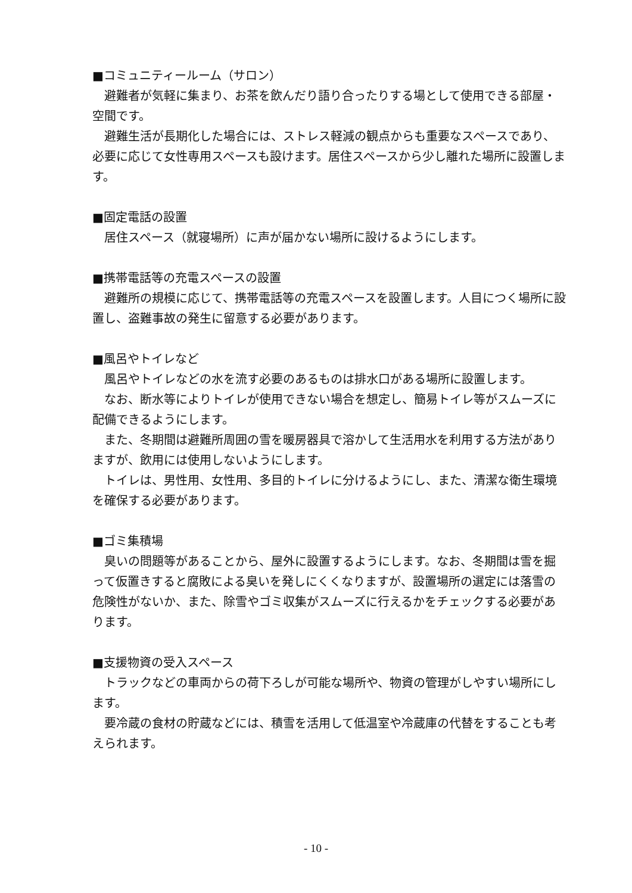■コミュニティールーム（サロン）
避難者が気軽に集まり、お茶を飲んだり語り合ったりする場として使用できる部屋・空間です。
避難生活が長期化した場合には、ストレス軽減の観点からも重要なスペースであり、必要に応じて女性専用スペースも設けます。居住スペースから少し離れた場所に設置します。
■固定電話の設置
居住スペース（就寝場所）に声が届かない場所に設けるようにします。
■携帯電話等の充電スペースの設置
避難所の規模に応じて、携帯電話等の充電スペースを設置します。人目につく場所に設置し、盗難事故の発生に留意する必要があります。
■風呂やトイレなど
風呂やトイレなどの水を流す必要のあるものは排水口がある場所に設置します。
なお、断水等によりトイレが使用できない場合を想定し、簡易トイレ等がスムーズに配備できるようにします。
また、冬期間は避難所周囲の雪を暖房器具で溶かして生活用水を利用する方法がありますが、飲用には使用しないようにします。
トイレは、男性用、女性用、多目的トイレに分けるようにし、また、清潔な衛生環境を確保する必要があります。
■ゴミ集積場
臭いの問題等があることから、屋外に設置するようにします。なお、冬期間は雪を掘って仮置きすると腐敗による臭いを発しにくくなりますが、設置場所の選定には落雪の危険性がないか、また、除雪やゴミ収集がスムーズに行えるかをチェックする必要があります。
■支援物資の受入スペース
トラックなどの車両からの荷下ろしが可能な場所や、物資の管理がしやすい場所にします。
要冷蔵の食材の貯蔵などには、積雪を活用して低温室や冷蔵庫の代替をすることも考えられます。
- 10 -